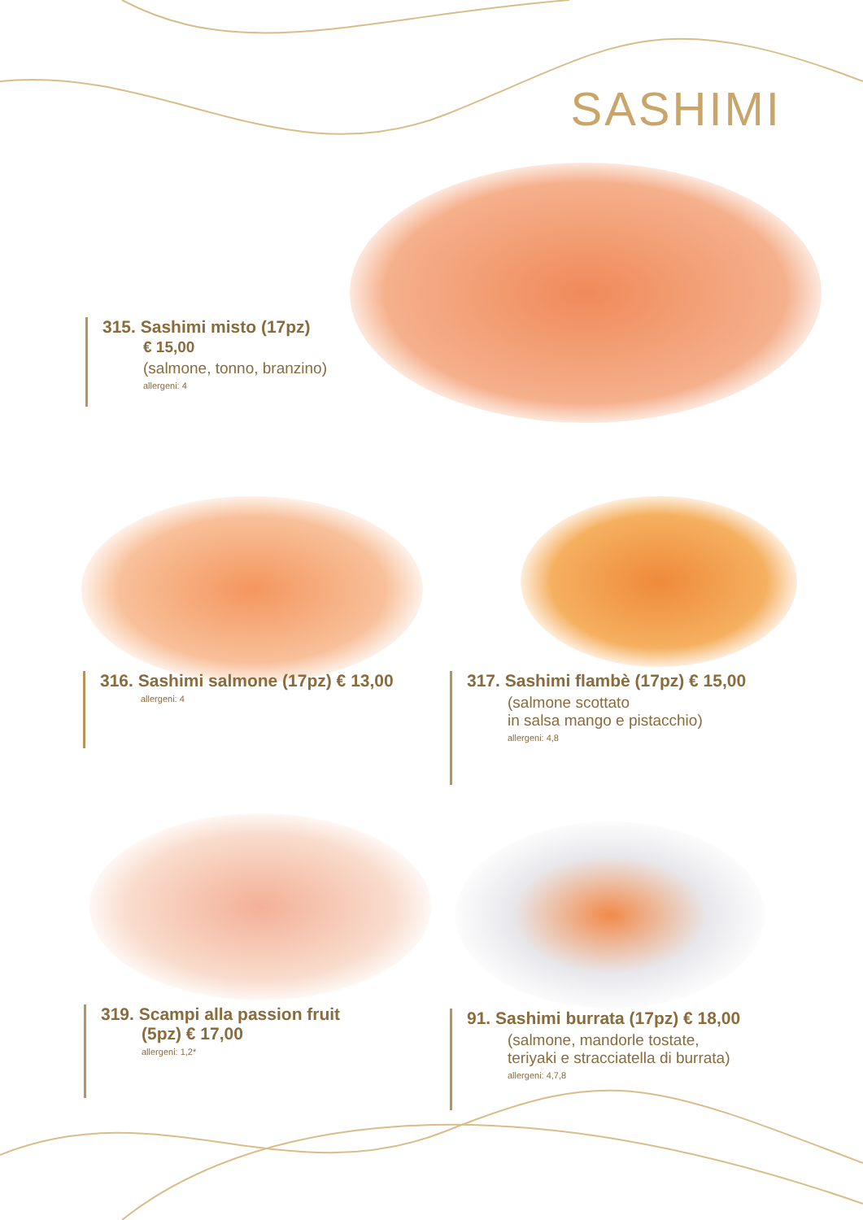SASHIMI
315. Sashimi misto (17pz)
€ 15,00
(salmone, tonno, branzino)
allergeni: 4
316. Sashimi salmone (17pz) € 13,00
allergeni: 4
317. Sashimi flambè (17pz) € 15,00
(salmone scottato
in salsa mango e pistacchio)
allergeni: 4,8
319. Scampi alla passion fruit
(5pz) € 17,00
allergeni: 1,2*
91. Sashimi burrata (17pz) € 18,00
(salmone, mandorle tostate,
teriyaki e stracciatella di burrata)
allergeni: 4,7,8